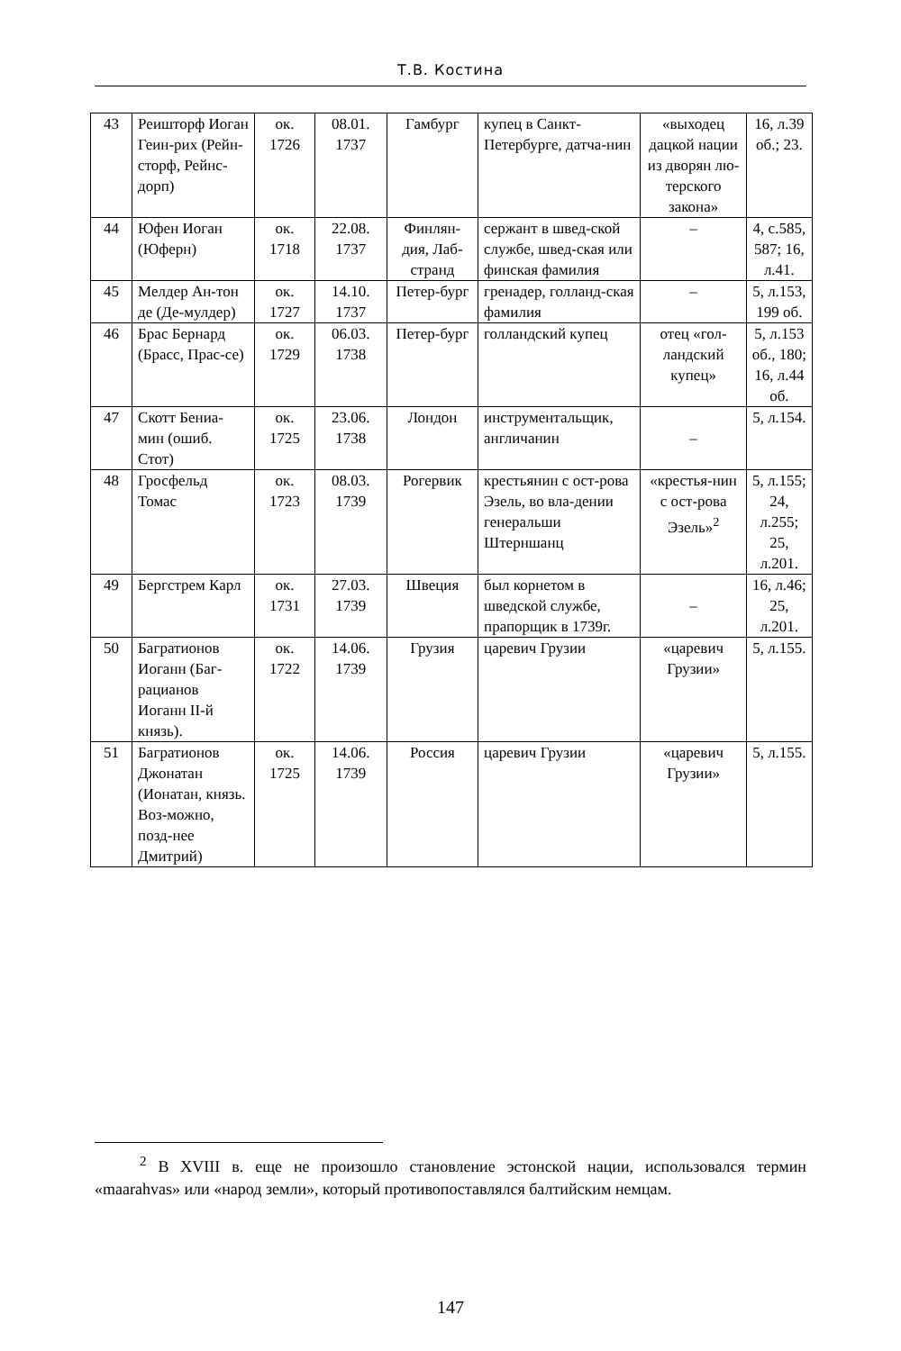Т.В. Костина
| 43 | Реишторф Иоган Геин-рих (Рейн-сторф, Рейнс-дорп) | ок. 1726 | 08.01. 1737 | Гамбург | купец в Санкт-Петербурге, датча-нин | «выходец дацкой нации из дворян лю-терского закона» | 16, л.39 об.; 23. |
| 44 | Юфен Иоган (Юферн) | ок. 1718 | 22.08. 1737 | Финлян-дия, Лаб-странд | сержант в швед-ской службе, швед-ская или финская фамилия | – | 4, с.585, 587; 16, л.41. |
| 45 | Мелдер Ан-тон де (Де-мулдер) | ок. 1727 | 14.10. 1737 | Петер-бург | гренадер, голланд-ская фамилия | – | 5, л.153, 199 об. |
| 46 | Брас Бернард (Брасс, Прас-се) | ок. 1729 | 06.03. 1738 | Петер-бург | голландский купец | отец «гол-ландский купец» | 5, л.153 об., 180; 16, л.44 об. |
| 47 | Скотт Бениа-мин (ошиб. Стот) | ок. 1725 | 23.06. 1738 | Лондон | инструментальщик, англичанин | – | 5, л.154. |
| 48 | Гросфельд Томас | ок. 1723 | 08.03. 1739 | Рогервик | крестьянин с ост-рова Эзель, во вла-дении генеральши Штерншанц | «крестья-нин с ост-рова Эзель»<sup>2</sup> | 5, л.155; 24, л.255; 25, л.201. |
| 49 | Бергстрем Карл | ок. 1731 | 27.03. 1739 | Швеция | был корнетом в шведской службе, прапорщик в 1739г. | – | 16, л.46; 25, л.201. |
| 50 | Багратионов Иоганн (Баг-рацианов Иоганн II-й князь). | ок. 1722 | 14.06. 1739 | Грузия | царевич Грузии | «царевич Грузии» | 5, л.155. |
| 51 | Багратионов Джонатан (Ионатан, князь. Воз-можно, позд-нее Дмитрий) | ок. 1725 | 14.06. 1739 | Россия | царевич Грузии | «царевич Грузии» | 5, л.155. |
<sup>2</sup> В XVIII в. еще не произошло становление эстонской нации, использовался термин «maarahvas» или «народ земли», который противопоставлялся балтийским немцам.
147